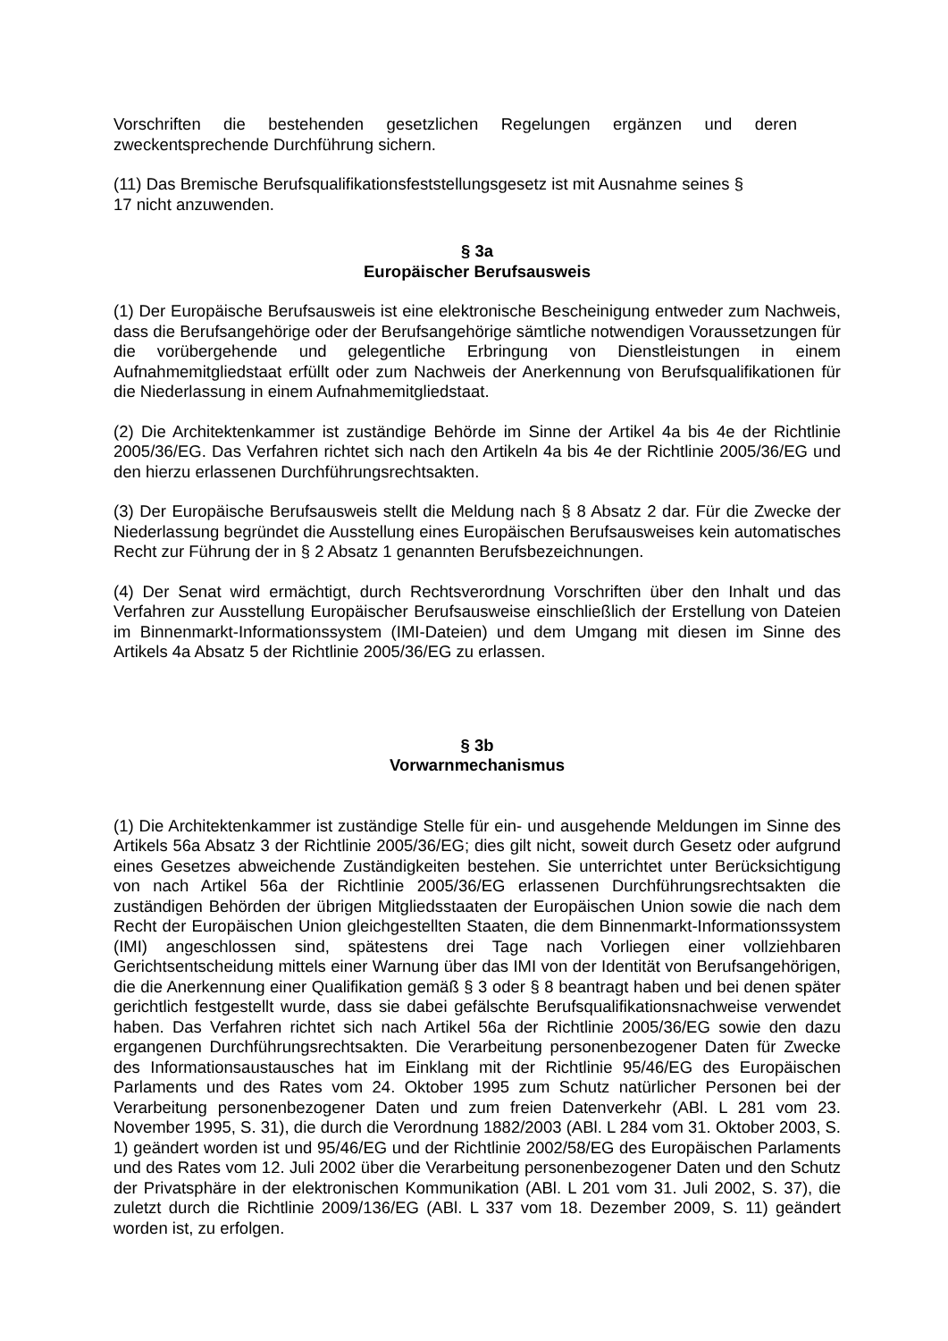Vorschriften die bestehenden gesetzlichen Regelungen ergänzen und deren zweckentsprechende Durchführung sichern.
(11) Das Bremische Berufsqualifikationsfeststellungsgesetz ist mit Ausnahme seines §
17 nicht anzuwenden.
§ 3a
Europäischer Berufsausweis
(1) Der Europäische Berufsausweis ist eine elektronische Bescheinigung entweder zum Nachweis, dass die Berufsangehörige oder der Berufsangehörige sämtliche notwendigen Voraussetzungen für die vorübergehende und gelegentliche Erbringung von Dienstleistungen in einem Aufnahmemitgliedstaat erfüllt oder zum Nachweis der Anerkennung von Berufsqualifikationen für die Niederlassung in einem Aufnahmemitgliedstaat.
(2) Die Architektenkammer ist zuständige Behörde im Sinne der Artikel 4a bis 4e der Richtlinie 2005/36/EG. Das Verfahren richtet sich nach den Artikeln 4a bis 4e der Richtlinie 2005/36/EG und den hierzu erlassenen Durchführungsrechtsakten.
(3) Der Europäische Berufsausweis stellt die Meldung nach § 8 Absatz 2 dar. Für die Zwecke der Niederlassung begründet die Ausstellung eines Europäischen Berufsausweises kein automatisches Recht zur Führung der in § 2 Absatz 1 genannten Berufsbezeichnungen.
(4) Der Senat wird ermächtigt, durch Rechtsverordnung Vorschriften über den Inhalt und das Verfahren zur Ausstellung Europäischer Berufsausweise einschließlich der Erstellung von Dateien im Binnenmarkt-Informationssystem (IMI-Dateien) und dem Umgang mit diesen im Sinne des Artikels 4a Absatz 5 der Richtlinie 2005/36/EG zu erlassen.
§ 3b
Vorwarnmechanismus
(1) Die Architektenkammer ist zuständige Stelle für ein- und ausgehende Meldungen im Sinne des Artikels 56a Absatz 3 der Richtlinie 2005/36/EG; dies gilt nicht, soweit durch Gesetz oder aufgrund eines Gesetzes abweichende Zuständigkeiten bestehen. Sie unterrichtet unter Berücksichtigung von nach Artikel 56a der Richtlinie 2005/36/EG erlassenen Durchführungsrechtsakten die zuständigen Behörden der übrigen Mitgliedsstaaten der Europäischen Union sowie die nach dem Recht der Europäischen Union gleichgestellten Staaten, die dem Binnenmarkt-Informationssystem (IMI) angeschlossen sind, spätestens drei Tage nach Vorliegen einer vollziehbaren Gerichtsentscheidung mittels einer Warnung über das IMI von der Identität von Berufsangehörigen, die die Anerkennung einer Qualifikation gemäß § 3 oder § 8 beantragt haben und bei denen später gerichtlich festgestellt wurde, dass sie dabei gefälschte Berufsqualifikationsnachweise verwendet haben. Das Verfahren richtet sich nach Artikel 56a der Richtlinie 2005/36/EG sowie den dazu ergangenen Durchführungsrechtsakten. Die Verarbeitung personenbezogener Daten für Zwecke des Informationsaustausches hat im Einklang mit der Richtlinie 95/46/EG des Europäischen Parlaments und des Rates vom 24. Oktober 1995 zum Schutz natürlicher Personen bei der Verarbeitung personenbezogener Daten und zum freien Datenverkehr (ABl. L 281 vom 23. November 1995, S. 31), die durch die Verordnung 1882/2003 (ABl. L 284 vom 31. Oktober 2003, S. 1) geändert worden ist und 95/46/EG und der Richtlinie 2002/58/EG des Europäischen Parlaments und des Rates vom 12. Juli 2002 über die Verarbeitung personenbezogener Daten und den Schutz der Privatsphäre in der elektronischen Kommunikation (ABl. L 201 vom 31. Juli 2002, S. 37), die zuletzt durch die Richtlinie 2009/136/EG (ABl. L 337 vom 18. Dezember 2009, S. 11) geändert worden ist, zu erfolgen.